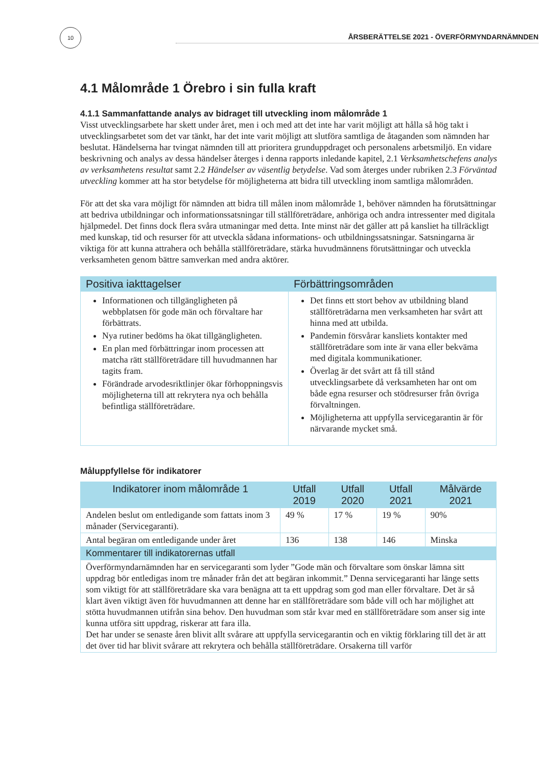10
ÅRSBERÄTTELSE 2021 - ÖVERFÖRMYNDARNÄMNDEN
4.1 Målområde 1 Örebro i sin fulla kraft
4.1.1 Sammanfattande analys av bidraget till utveckling inom målområde 1
Visst utvecklingsarbete har skett under året, men i och med att det inte har varit möjligt att hålla så hög takt i utvecklingsarbetet som det var tänkt, har det inte varit möjligt att slutföra samtliga de åtaganden som nämnden har beslutat. Händelserna har tvingat nämnden till att prioritera grunduppdraget och personalens arbetsmiljö. En vidare beskrivning och analys av dessa händelser återges i denna rapports inledande kapitel, 2.1 Verksamhetschefens analys av verksamhetens resultat samt 2.2 Händelser av väsentlig betydelse. Vad som återges under rubriken 2.3 Förväntad utveckling kommer att ha stor betydelse för möjligheterna att bidra till utveckling inom samtliga målområden.
För att det ska vara möjligt för nämnden att bidra till målen inom målområde 1, behöver nämnden ha förutsättningar att bedriva utbildningar och informationssatsningar till ställföreträdare, anhöriga och andra intressenter med digitala hjälpmedel. Det finns dock flera svåra utmaningar med detta. Inte minst när det gäller att på kansliet ha tillräckligt med kunskap, tid och resurser för att utveckla sådana informations- och utbildningssatsningar. Satsningarna är viktiga för att kunna attrahera och behålla ställföreträdare, stärka huvudmännens förutsättningar och utveckla verksamheten genom bättre samverkan med andra aktörer.
| Positiva iakttagelser | Förbättringsområden |
| --- | --- |
| Informationen och tillgängligheten på webbplatsen för gode män och förvaltare har förbättrats. Nya rutiner bedöms ha ökat tillgängligheten. En plan med förbättringar inom processen att matcha rätt ställföreträdare till huvudmannen har tagits fram. Förändrade arvodesriktlinjer ökar förhoppningsvis möjligheterna till att rekrytera nya och behålla befintliga ställföreträdare. | Det finns ett stort behov av utbildning bland ställföreträdarna men verksamheten har svårt att hinna med att utbilda. Pandemin försvårar kansliets kontakter med ställföreträdare som inte är vana eller bekväma med digitala kommunikationer. Överlag är det svårt att få till stånd utvecklingsarbete då verksamheten har ont om både egna resurser och stödresurser från övriga förvaltningen. Möjligheterna att uppfylla servicegarantin är för närvarande mycket små. |
Måluppfyllelse för indikatorer
| Indikatorer inom målområde 1 | Utfall 2019 | Utfall 2020 | Utfall 2021 | Målvärde 2021 |
| --- | --- | --- | --- | --- |
| Andelen beslut om entledigande som fattats inom 3 månader (Servicegaranti). | 49 % | 17 % | 19 % | 90% |
| Antal begäran om entledigande under året | 136 | 138 | 146 | Minska |
| Kommentarer till indikatorernas utfall | | | | |
| Överförmyndarnämnden har en servicegaranti som lyder ”Gode män och förvaltare som önskar lämna sitt uppdrag bör entledigas inom tre månader från det att begäran inkommit.” Denna servicegaranti har länge setts som viktigt för att ställföreträdare ska vara benägna att ta ett uppdrag som god man eller förvaltare. Det är så klart även viktigt även för huvudmannen att denne har en ställföreträdare som både vill och har möjlighet att stötta huvudmannen utifrån sina behov. Den huvudman som står kvar med en ställföreträdare som anser sig inte kunna utföra sitt uppdrag, riskerar att fara illa. Det har under se senaste åren blivit allt svårare att uppfylla servicegarantin och en viktig förklaring till det är att det över tid har blivit svårare att rekrytera och behålla ställföreträdare. Orsakerna till varför | | | | |